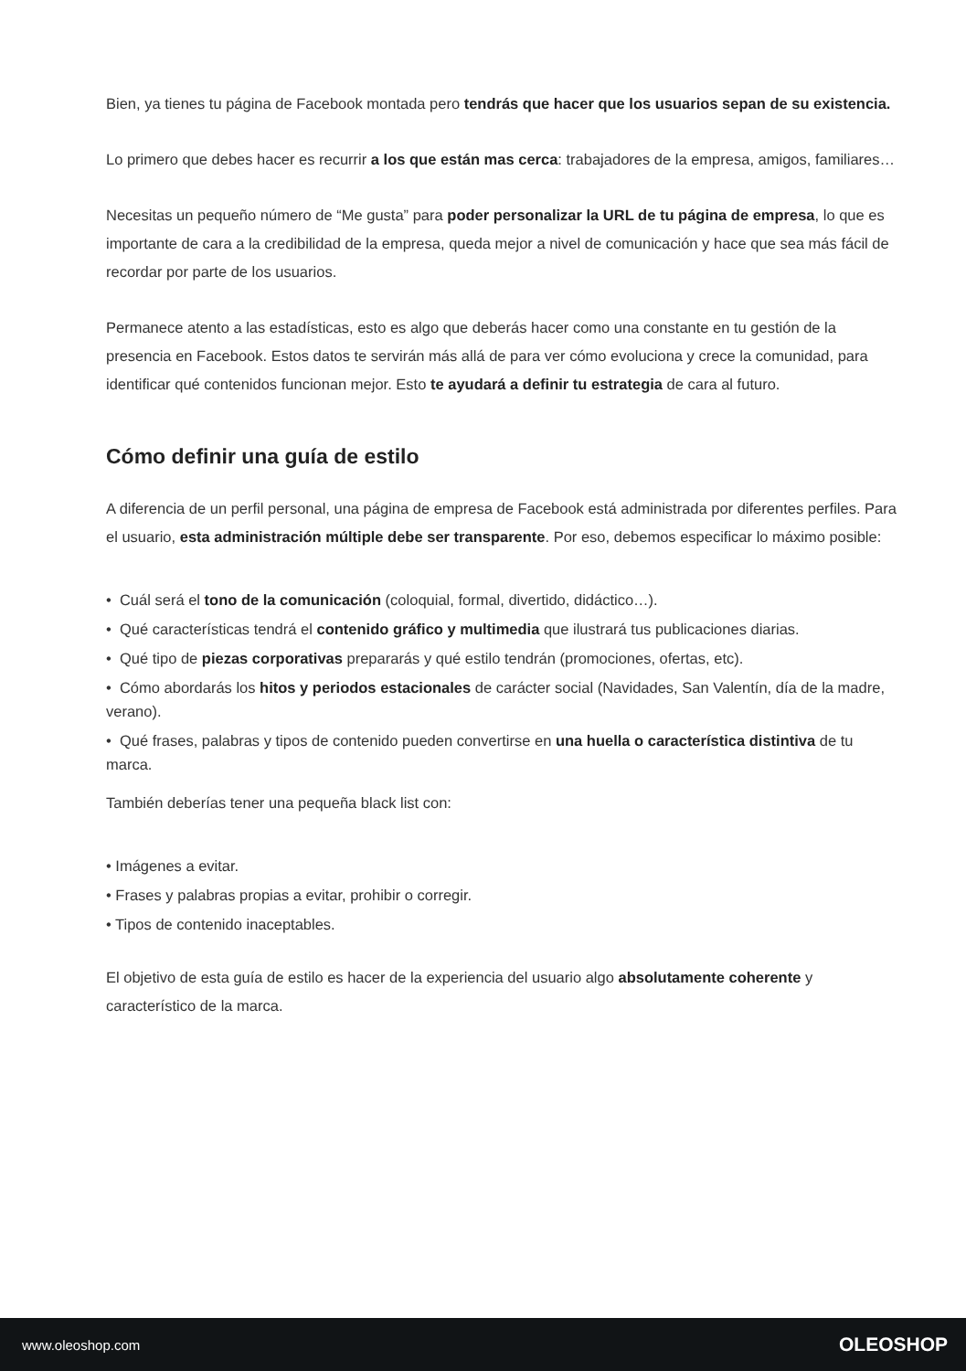Bien, ya tienes tu página de Facebook montada pero tendrás que hacer que los usuarios sepan de su existencia.
Lo primero que debes hacer es recurrir a los que están mas cerca: trabajadores de la empresa, amigos, familiares…
Necesitas un pequeño número de “Me gusta” para poder personalizar la URL de tu página de empresa, lo que es importante de cara a la credibilidad de la empresa, queda mejor a nivel de comunicación y hace que sea más fácil de recordar por parte de los usuarios.
Permanece atento a las estadísticas, esto es algo que deberás hacer como una constante en tu gestión de la presencia en Facebook. Estos datos te servirán más allá de para ver cómo evoluciona y crece la comunidad, para identificar qué contenidos funcionan mejor. Esto te ayudará a definir tu estrategia de cara al futuro.
Cómo definir una guía de estilo
A diferencia de un perfil personal, una página de empresa de Facebook está administrada por diferentes perfiles. Para el usuario, esta administración múltiple debe ser transparente. Por eso, debemos especificar lo máximo posible:
• Cuál será el tono de la comunicación (coloquial, formal, divertido, didáctico…).
• Qué características tendrá el contenido gráfico y multimedia que ilustrará tus publicaciones diarias.
• Qué tipo de piezas corporativas prepararás y qué estilo tendrán (promociones, ofertas, etc).
• Cómo abordarás los hitos y periodos estacionales de carácter social (Navidades, San Valentín, día de la madre, verano).
• Qué frases, palabras y tipos de contenido pueden convertirse en una huella o característica distintiva de tu marca.
También deberías tener una pequeña black list con:
• Imágenes a evitar.
• Frases y palabras propias a evitar, prohibir o corregir.
• Tipos de contenido inaceptables.
El objetivo de esta guía de estilo es hacer de la experiencia del usuario algo absolutamente coherente y característico de la marca.
www.oleoshop.com OLEOSHOP